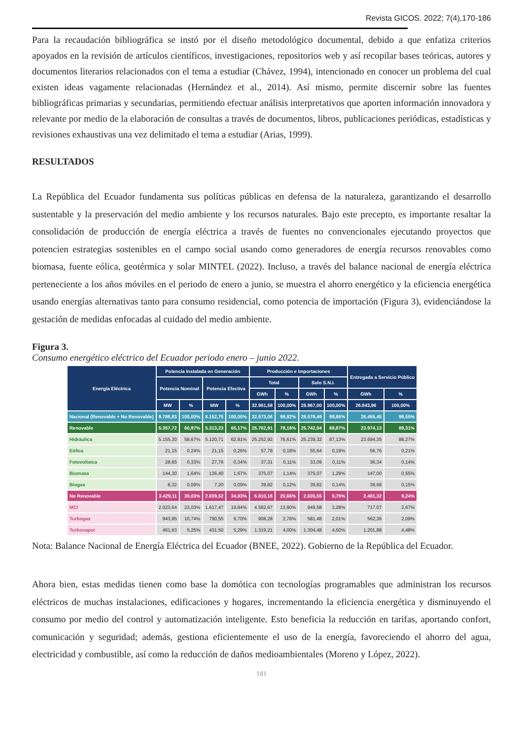Revista GICOS. 2022; 7(4),170-186
Para la recaudación bibliográfica se instó por el diseño metodológico documental, debido a que enfatiza criterios apoyados en la revisión de artículos científicos, investigaciones, repositorios web y así recopilar bases teóricas, autores y documentos literarios relacionados con el tema a estudiar (Chávez, 1994), intencionado en conocer un problema del cual existen ideas vagamente relacionadas (Hernández et al., 2014). Así mismo, permite discernir sobre las fuentes bibliográficas primarias y secundarias, permitiendo efectuar análisis interpretativos que aporten información innovadora y relevante por medio de la elaboración de consultas a través de documentos, libros, publicaciones periódicas, estadísticas y revisiones exhaustivas una vez delimitado el tema a estudiar (Arias, 1999).
RESULTADOS
La República del Ecuador fundamenta sus políticas públicas en defensa de la naturaleza, garantizando el desarrollo sustentable y la preservación del medio ambiente y los recursos naturales. Bajo este precepto, es importante resaltar la consolidación de producción de energía eléctrica a través de fuentes no convencionales ejecutando proyectos que potencien estrategias sostenibles en el campo social usando como generadores de energía recursos renovables como biomasa, fuente eólica, geotérmica y solar MINTEL (2022). Incluso, a través del balance nacional de energía eléctrica perteneciente a los años móviles en el periodo de enero a junio, se muestra el ahorro energético y la eficiencia energética usando energías alternativas tanto para consumo residencial, como potencia de importación (Figura 3), evidenciándose la gestación de medidas enfocadas al cuidado del medio ambiente.
Figura 3.
Consumo energético eléctrico del Ecuador periodo enero – junio 2022.
| Energía Eléctrica | Potencia Instalada en Generación | | | | Producción e Importaciones | | | | Entregada a Servicio Público | |
| --- | --- | --- | --- | --- | --- | --- | --- | --- | --- | --- |
| | Potencia Nominal | | Potencia Efectiva | | Total | | Solo S.N.I. | | | |
| | | | | | GWh | % | GWh | % | GWh | % |
| | MW | % | MW | % | 32.961,58 | 100,00% | 28.967,00 | 100,00% | 26.843,96 | 100,00% |
| Nacional (Renovable + No Renovable) | 8.786,83 | 100,00% | 8.152,75 | 100,00% | 32.573,06 | 98,82% | 28.578,49 | 98,66% | 26.455,45 | 98,55% |
| Renovable | 5.357,72 | 60,97% | 5.313,23 | 65,17% | 25.762,91 | 78,16% | 25.742,94 | 88,87% | 23.974,13 | 89,31% |
| Hidráulica | 5.155,30 | 58,67% | 5.120,71 | 62,81% | 25.252,92 | 76,61% | 25.239,32 | 87,13% | 23.694,35 | 88,27% |
| Eólica | 21,15 | 0,24% | 21,15 | 0,26% | 57,78 | 0,18% | 55,64 | 0,19% | 56,76 | 0,21% |
| Fotovoltaica | 28,65 | 0,33% | 27,76 | 0,34% | 37,31 | 0,11% | 33,09 | 0,11% | 36,34 | 0,14% |
| Biomasa | 144,30 | 1,64% | 136,40 | 1,67% | 375,07 | 1,14% | 375,07 | 1,29% | 147,00 | 0,55% |
| Biogas | 8,32 | 0,09% | 7,20 | 0,09% | 39,82 | 0,12% | 39,82 | 0,14% | 39,68 | 0,15% |
| No Renovable | 3.429,11 | 39,03% | 2.839,52 | 34,83% | 6.810,16 | 20,66% | 2.835,55 | 9,79% | 2.481,32 | 9,24% |
| MCI | 2.023,64 | 23,03% | 1.617,47 | 19,84% | 4.582,67 | 13,90% | 949,58 | 3,28% | 717,07 | 2,67% |
| Turbogas | 943,85 | 10,74% | 790,55 | 9,70% | 908,28 | 2,76% | 581,48 | 2,01% | 562,36 | 2,09% |
| Turbovapor | 461,63 | 5,25% | 431,50 | 5,29% | 1.319,21 | 4,00% | 1.304,48 | 4,50% | 1.201,88 | 4,48% |
Nota: Balance Nacional de Energía Eléctrica del Ecuador (BNEE, 2022). Gobierno de la República del Ecuador.
Ahora bien, estas medidas tienen como base la domótica con tecnologías programables que administran los recursos eléctricos de muchas instalaciones, edificaciones y hogares, incrementando la eficiencia energética y disminuyendo el consumo por medio del control y automatización inteligente. Esto beneficia la reducción en tarifas, aportando confort, comunicación y seguridad; además, gestiona eficientemente el uso de la energía, favoreciendo el ahorro del agua, electricidad y combustible, así como la reducción de daños medioambientales (Moreno y López, 2022).
181